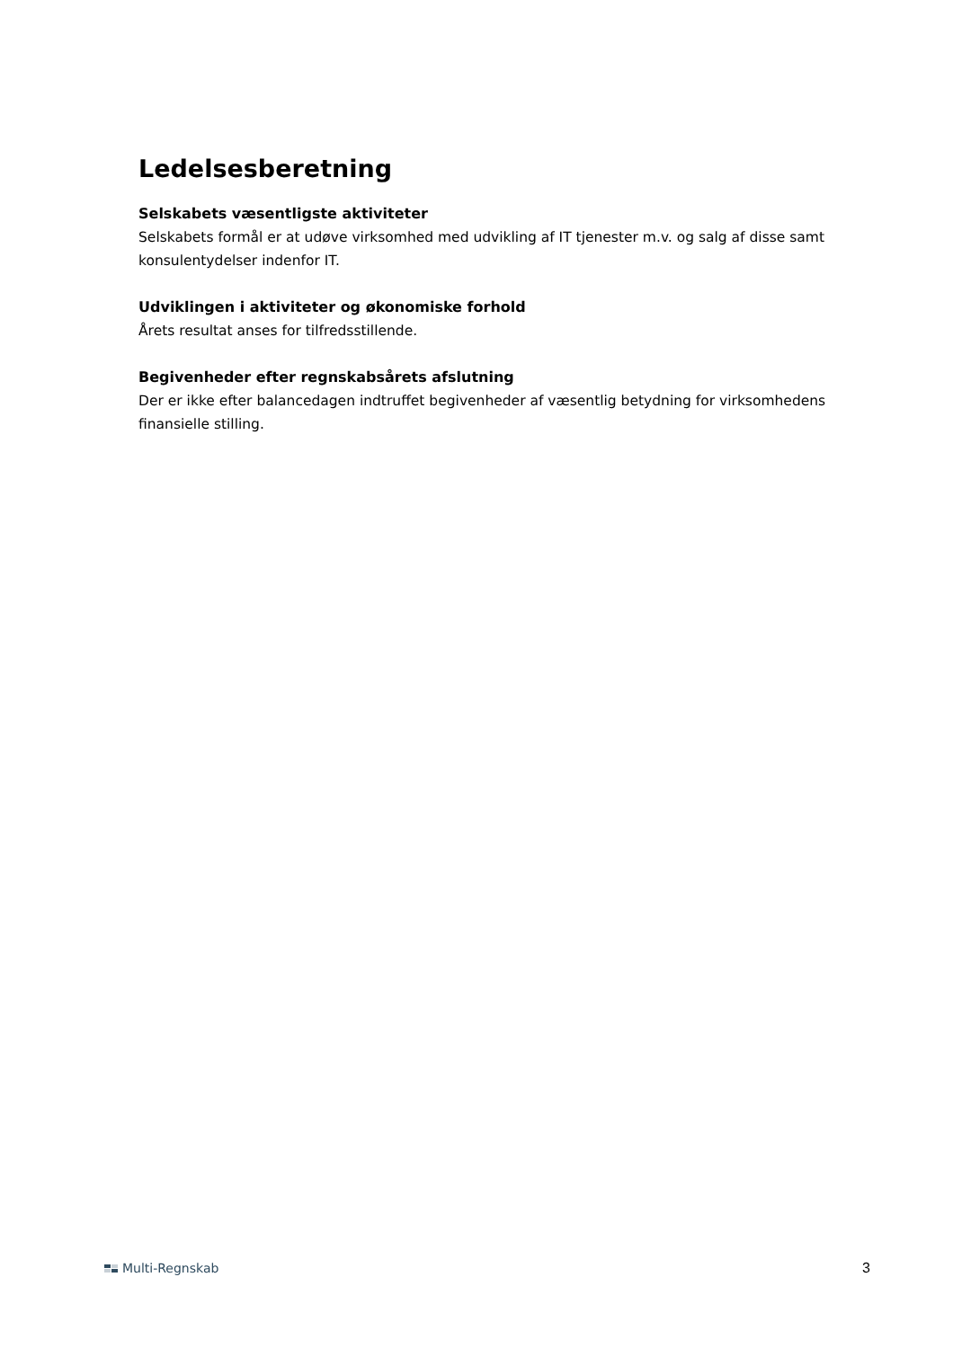Ledelsesberetning
Selskabets væsentligste aktiviteter
Selskabets formål er at udøve virksomhed med udvikling af IT tjenester m.v. og salg af disse samt konsulentydelser indenfor IT.
Udviklingen i aktiviteter og økonomiske forhold
Årets resultat anses for tilfredsstillende.
Begivenheder efter regnskabsårets afslutning
Der er ikke efter balancedagen indtruffet begivenheder af væsentlig betydning for virksomhedens finansielle stilling.
Multi-Regnskab 3